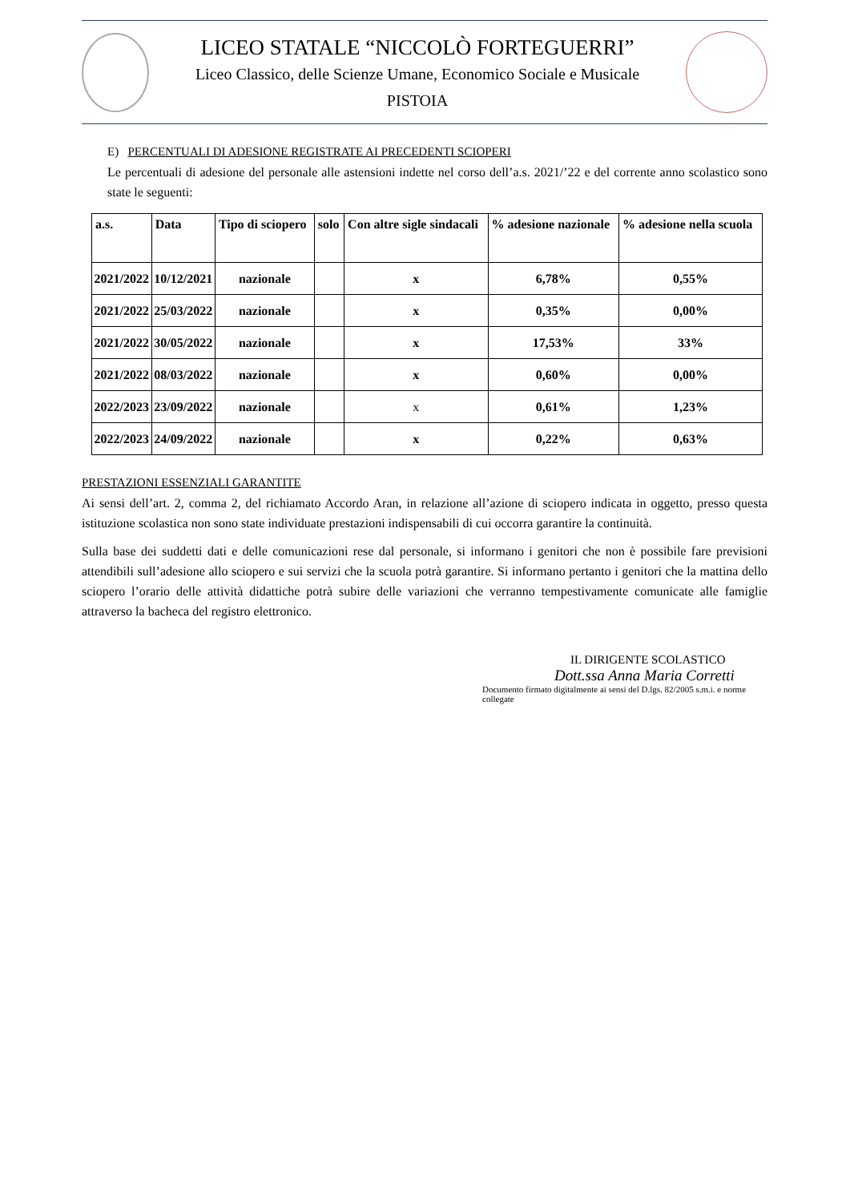LICEO STATALE “NICCOLÒ FORTEGUERRI”
Liceo Classico, delle Scienze Umane, Economico Sociale e Musicale
PISTOIA
E) PERCENTUALI DI ADESIONE REGISTRATE AI PRECEDENTI SCIOPERI
Le percentuali di adesione del personale alle astensioni indette nel corso dell’a.s. 2021/’22 e del corrente anno scolastico sono state le seguenti:
| a.s. | Data | Tipo di sciopero | solo | Con altre sigle sindacali | % adesione nazionale | % adesione nella scuola |
| --- | --- | --- | --- | --- | --- | --- |
| 2021/2022 | 10/12/2021 | nazionale | | x | 6,78% | 0,55% |
| 2021/2022 | 25/03/2022 | nazionale | | x | 0,35% | 0,00% |
| 2021/2022 | 30/05/2022 | nazionale | | x | 17,53% | 33% |
| 2021/2022 | 08/03/2022 | nazionale | | x | 0,60% | 0,00% |
| 2022/2023 | 23/09/2022 | nazionale | | x | 0,61% | 1,23% |
| 2022/2023 | 24/09/2022 | nazionale | | x | 0,22% | 0,63% |
PRESTAZIONI ESSENZIALI GARANTITE
Ai sensi dell’art. 2, comma 2, del richiamato Accordo Aran, in relazione all’azione di sciopero indicata in oggetto, presso questa istituzione scolastica non sono state individuate prestazioni indispensabili di cui occorra garantire la continuità.
Sulla base dei suddetti dati e delle comunicazioni rese dal personale, si informano i genitori che non è possibile fare previsioni attendibili sull’adesione allo sciopero e sui servizi che la scuola potrà garantire. Si informano pertanto i genitori che la mattina dello sciopero l’orario delle attività didattiche potrà subire delle variazioni che verranno tempestivamente comunicate alle famiglie attraverso la bacheca del registro elettronico.
IL DIRIGENTE SCOLASTICO
Dott.ssa Anna Maria Corretti
Documento firmato digitalmente ai sensi del D.lgs. 82/2005 s.m.i. e norme collegate